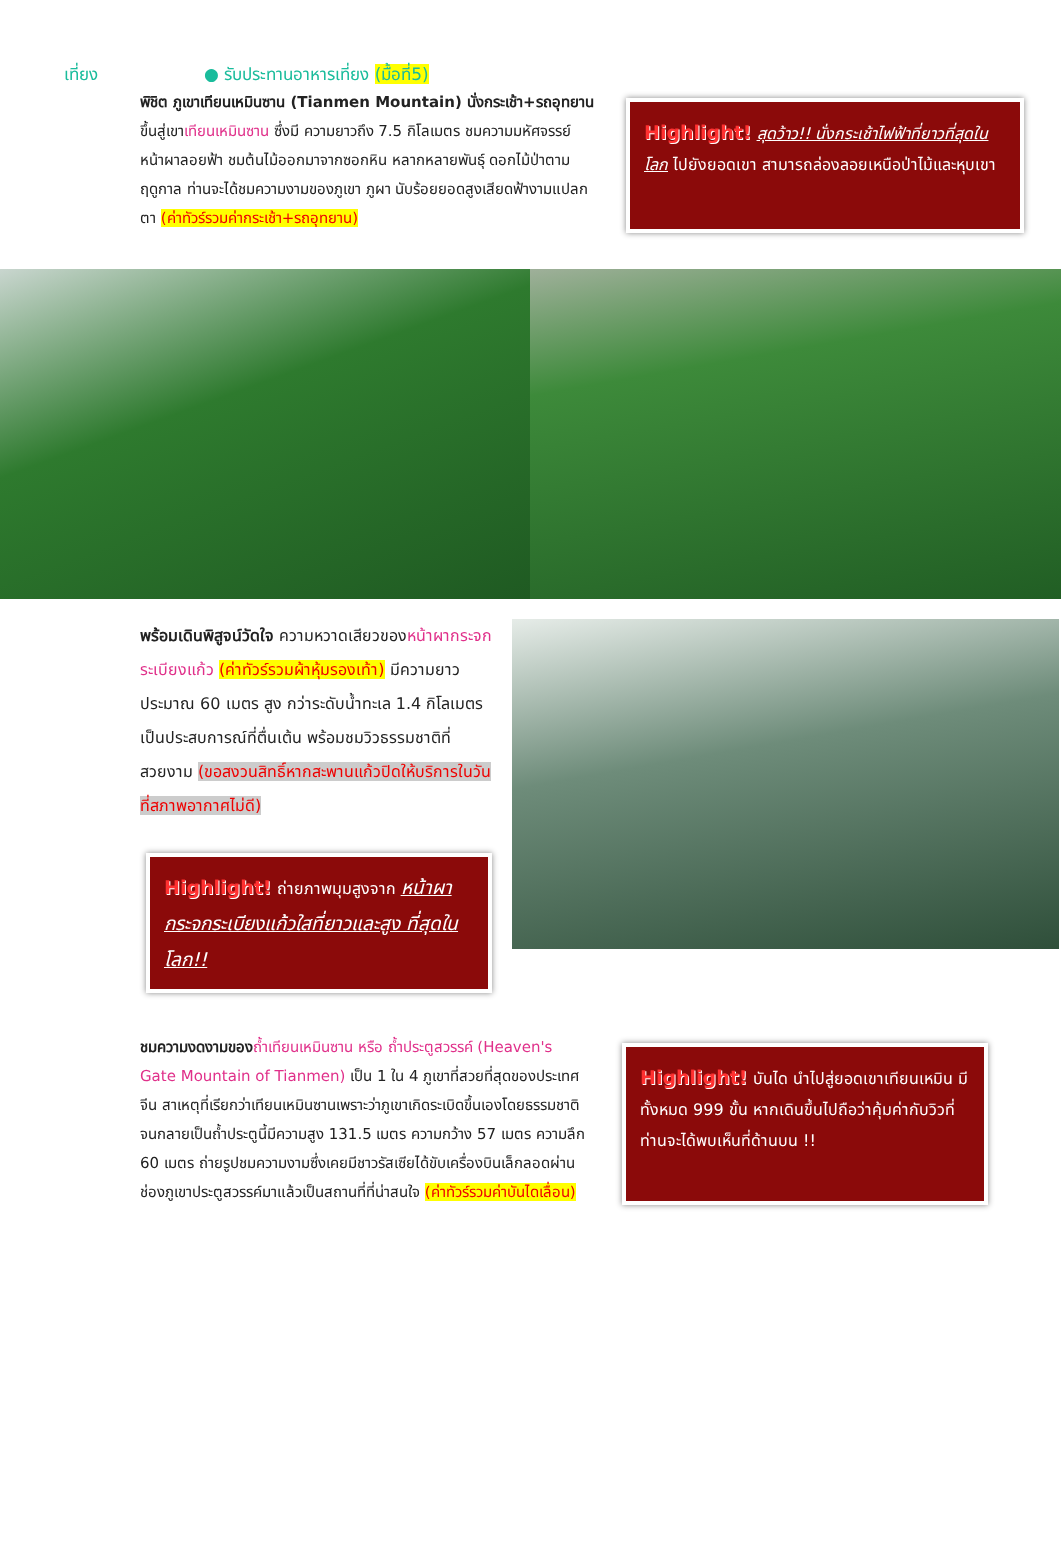เที่ยง ● รับประทานอาหารเที่ยง (มื้อที่5)
พิชิต ภูเขาเทียนเหมินซาน (Tianmen Mountain) นั่งกระเช้า+รถอุทยาน ขึ้นสู่เขาเทียนเหมินซาน ซึ่งมี ความยาวถึง 7.5 กิโลเมตร ชมความมหัศจรรย์หน้าผาลอยฟ้า ชมต้นไม้ออกมาจากซอกหิน หลากหลายพันธุ์ ดอกไม้ป่าตามฤดูกาล ท่านจะได้ชมความงามของภูเขา ภูผา นับร้อยยอดสูงเสียดฟ้างามแปลกตา (ค่าทัวร์รวมค่ากระเช้า+รถอุทยาน)
Highlight! สุดว้าว!! นั่งกระเช้าไฟฟ้าที่ยาวที่สุดในโลก ไปยังยอดเขา สามารถล่องลอยเหนือป่าไม้และหุบเขา
พร้อมเดินพิสูจน์วัดใจ ความหวาดเสียวของหน้าผากระจกระเบียงแก้ว (ค่าทัวร์รวมผ้าหุ้มรองเท้า) มีความยาวประมาณ 60 เมตร สูง กว่าระดับน้ำทะเล 1.4 กิโลเมตร เป็นประสบการณ์ที่ตื่นเต้น พร้อมชมวิวธรรมชาติที่สวยงาม (ขอสงวนสิทธิ์หากสะพานแก้วปิดให้บริการในวันที่สภาพอากาศไม่ดี)
Highlight! ถ่ายภาพมุมสูงจาก หน้าผากระจกระเบียงแก้วใสที่ยาวและสูง ที่สุดในโลก!!
ชมความงดงามของ ถ้ำเทียนเหมินซาน หรือ ถ้ำประตูสวรรค์ (Heaven's Gate Mountain of Tianmen) เป็น 1 ใน 4 ภูเขาที่สวยที่สุดของประเทศจีน สาเหตุที่เรียกว่าเทียนเหมินซานเพราะว่าภูเขาเกิดระเบิดขึ้นเองโดยธรรมชาติ จนกลายเป็นถ้ำประตูนี้มีความสูง 131.5 เมตร ความกว้าง 57 เมตร ความลึก 60 เมตร ถ่ายรูปชมความงามซึ่งเคยมีชาวรัสเซียได้ขับเครื่องบินเล็กลอดผ่านช่องภูเขาประตูสวรรค์มาแล้วเป็นสถานที่ที่น่าสนใจ (ค่าทัวร์รวมค่าบันไดเลื่อน)
Highlight! บันได นำไปสู่ยอดเขาเทียนเหมิน มีทั้งหมด 999 ขั้น หากเดินขึ้นไปถือว่าคุ้มค่ากับวิวที่ท่านจะได้พบเห็นที่ด้านบน !!